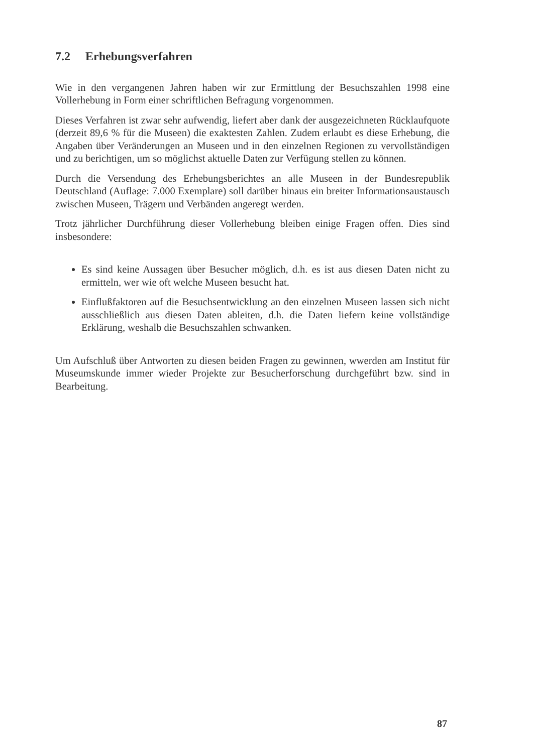7.2 Erhebungsverfahren
Wie in den vergangenen Jahren haben wir zur Ermittlung der Besuchszahlen 1998 eine Vollerhebung in Form einer schriftlichen Befragung vorgenommen.
Dieses Verfahren ist zwar sehr aufwendig, liefert aber dank der ausgezeichneten Rücklaufquote (derzeit 89,6 % für die Museen) die exaktesten Zahlen. Zudem erlaubt es diese Erhebung, die Angaben über Veränderungen an Museen und in den einzelnen Regionen zu vervollständigen und zu berichtigen, um so möglichst aktuelle Daten zur Verfügung stellen zu können.
Durch die Versendung des Erhebungsberichtes an alle Museen in der Bundesrepublik Deutschland (Auflage: 7.000 Exemplare) soll darüber hinaus ein breiter Informationsaustausch zwischen Museen, Trägern und Verbänden angeregt werden.
Trotz jährlicher Durchführung dieser Vollerhebung bleiben einige Fragen offen. Dies sind insbesondere:
Es sind keine Aussagen über Besucher möglich, d.h. es ist aus diesen Daten nicht zu ermitteln, wer wie oft welche Museen besucht hat.
Einflußfaktoren auf die Besuchsentwicklung an den einzelnen Museen lassen sich nicht ausschließlich aus diesen Daten ableiten, d.h. die Daten liefern keine vollständige Erklärung, weshalb die Besuchszahlen schwanken.
Um Aufschluß über Antworten zu diesen beiden Fragen zu gewinnen, wwerden am Institut für Museumskunde immer wieder Projekte zur Besucherforschung durchgeführt bzw. sind in Bearbeitung.
87